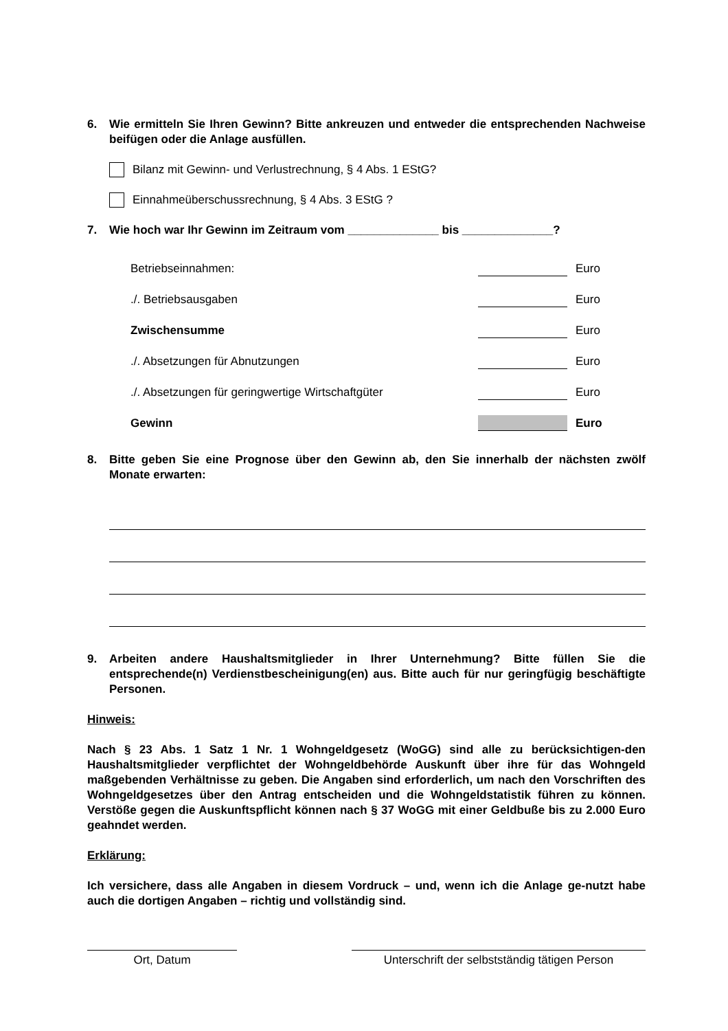6. Wie ermitteln Sie Ihren Gewinn? Bitte ankreuzen und entweder die entsprechenden Nachweise beifügen oder die Anlage ausfüllen.
Bilanz mit Gewinn- und Verlustrechnung, § 4 Abs. 1 EStG?
Einnahmeüberschussrechnung, § 4 Abs. 3 EStG ?
7. Wie hoch war Ihr Gewinn im Zeitraum vom ______________ bis ______________?
Betriebseinnahmen: Euro
./. Betriebsausgaben Euro
Zwischensumme Euro
./. Absetzungen für Abnutzungen Euro
./. Absetzungen für geringwertige Wirtschaftgüter Euro
Gewinn Euro
8. Bitte geben Sie eine Prognose über den Gewinn ab, den Sie innerhalb der nächsten zwölf Monate erwarten:
9. Arbeiten andere Haushaltsmitglieder in Ihrer Unternehmung? Bitte füllen Sie die entsprechende(n) Verdienstbescheinigung(en) aus. Bitte auch für nur geringfügig beschäftigte Personen.
Hinweis:
Nach § 23 Abs. 1 Satz 1 Nr. 1 Wohngeldgesetz (WoGG) sind alle zu berücksichtigen-den Haushaltsmitglieder verpflichtet der Wohngeldbehörde Auskunft über ihre für das Wohngeld maßgebenden Verhältnisse zu geben. Die Angaben sind erforderlich, um nach den Vorschriften des Wohngeldgesetzes über den Antrag entscheiden und die Wohngeldstatistik führen zu können. Verstöße gegen die Auskunftspflicht können nach § 37 WoGG mit einer Geldbuße bis zu 2.000 Euro geahndet werden.
Erklärung:
Ich versichere, dass alle Angaben in diesem Vordruck – und, wenn ich die Anlage ge-nutzt habe auch die dortigen Angaben – richtig und vollständig sind.
Ort, Datum Unterschrift der selbstständig tätigen Person